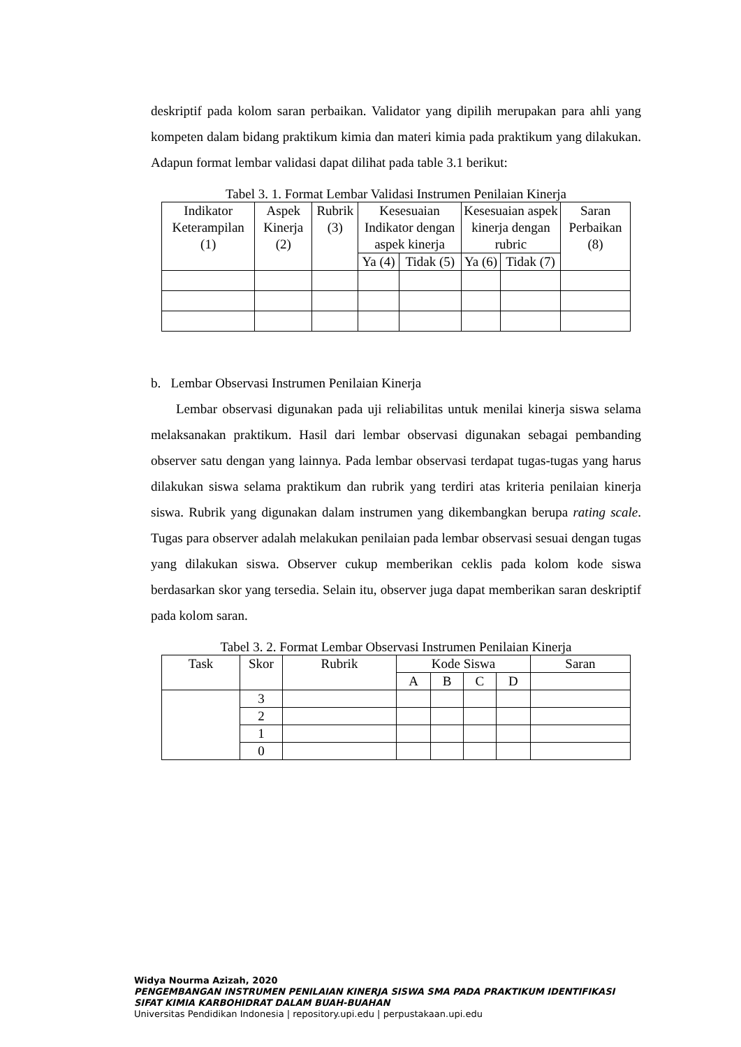deskriptif pada kolom saran perbaikan. Validator yang dipilih merupakan para ahli yang kompeten dalam bidang praktikum kimia dan materi kimia pada praktikum yang dilakukan. Adapun format lembar validasi dapat dilihat pada table 3.1 berikut:
Tabel 3. 1. Format Lembar Validasi Instrumen Penilaian Kinerja
| Indikator Keterampilan (1) | Aspek Kinerja (2) | Rubrik (3) | Kesesuaian Indikator dengan aspek kinerja | | Kesesuaian aspek kinerja dengan rubric | | Saran Perbaikan (8) |
| --- | --- | --- | --- | --- | --- | --- | --- |
| | | | Ya (4) | Tidak (5) | Ya (6) | Tidak (7) | |
b. Lembar Observasi Instrumen Penilaian Kinerja
Lembar observasi digunakan pada uji reliabilitas untuk menilai kinerja siswa selama melaksanakan praktikum. Hasil dari lembar observasi digunakan sebagai pembanding observer satu dengan yang lainnya. Pada lembar observasi terdapat tugas-tugas yang harus dilakukan siswa selama praktikum dan rubrik yang terdiri atas kriteria penilaian kinerja siswa. Rubrik yang digunakan dalam instrumen yang dikembangkan berupa rating scale. Tugas para observer adalah melakukan penilaian pada lembar observasi sesuai dengan tugas yang dilakukan siswa. Observer cukup memberikan ceklis pada kolom kode siswa berdasarkan skor yang tersedia. Selain itu, observer juga dapat memberikan saran deskriptif pada kolom saran.
Tabel 3. 2. Format Lembar Observasi Instrumen Penilaian Kinerja
| Task | Skor | Rubrik | Kode Siswa | | | | Saran |
| --- | --- | --- | --- | --- | --- | --- | --- |
| | | | A | B | C | D | |
| | 3 | | | | | | |
| | 2 | | | | | | |
| | 1 | | | | | | |
| | 0 | | | | | | |
Widya Nourma Azizah, 2020
PENGEMBANGAN INSTRUMEN PENILAIAN KINERJA SISWA SMA PADA PRAKTIKUM IDENTIFIKASI
SIFAT KIMIA KARBOHIDRAT DALAM BUAH-BUAHAN
Universitas Pendidikan Indonesia | repository.upi.edu | perpustakaan.upi.edu